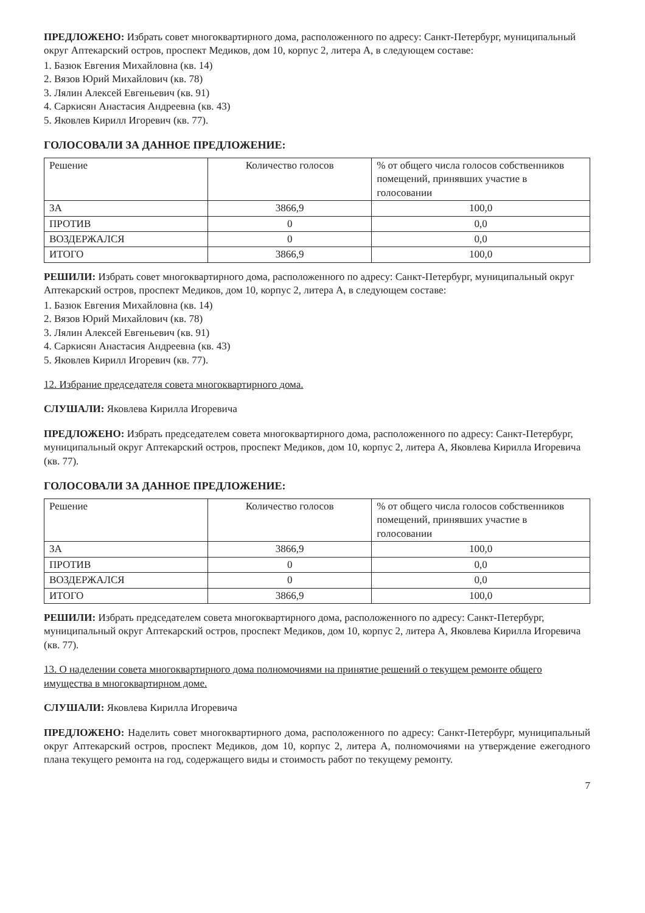ПРЕДЛОЖЕНО: Избрать совет многоквартирного дома, расположенного по адресу: Санкт-Петербург, муниципальный округ Аптекарский остров, проспект Медиков, дом 10, корпус 2, литера А, в следующем составе:
1. Базюк Евгения Михайловна (кв. 14)
2. Вязов Юрий Михайлович (кв. 78)
3. Лялин Алексей Евгеньевич (кв. 91)
4. Саркисян Анастасия Андреевна (кв. 43)
5. Яковлев Кирилл Игоревич (кв. 77).
ГОЛОСОВАЛИ ЗА ДАННОЕ ПРЕДЛОЖЕНИЕ:
| Решение | Количество голосов | % от общего числа голосов собственников помещений, принявших участие в голосовании |
| --- | --- | --- |
| ЗА | 3866,9 | 100,0 |
| ПРОТИВ | 0 | 0,0 |
| ВОЗДЕРЖАЛСЯ | 0 | 0,0 |
| ИТОГО | 3866,9 | 100,0 |
РЕШИЛИ: Избрать совет многоквартирного дома, расположенного по адресу: Санкт-Петербург, муниципальный округ Аптекарский остров, проспект Медиков, дом 10, корпус 2, литера А, в следующем составе:
1. Базюк Евгения Михайловна (кв. 14)
2. Вязов Юрий Михайлович (кв. 78)
3. Лялин Алексей Евгеньевич (кв. 91)
4. Саркисян Анастасия Андреевна (кв. 43)
5. Яковлев Кирилл Игоревич (кв. 77).
12. Избрание председателя совета многоквартирного дома.
СЛУШАЛИ: Яковлева Кирилла Игоревича
ПРЕДЛОЖЕНО: Избрать председателем совета многоквартирного дома, расположенного по адресу: Санкт-Петербург, муниципальный округ Аптекарский остров, проспект Медиков, дом 10, корпус 2, литера А, Яковлева Кирилла Игоревича (кв. 77).
ГОЛОСОВАЛИ ЗА ДАННОЕ ПРЕДЛОЖЕНИЕ:
| Решение | Количество голосов | % от общего числа голосов собственников помещений, принявших участие в голосовании |
| --- | --- | --- |
| ЗА | 3866,9 | 100,0 |
| ПРОТИВ | 0 | 0,0 |
| ВОЗДЕРЖАЛСЯ | 0 | 0,0 |
| ИТОГО | 3866,9 | 100,0 |
РЕШИЛИ: Избрать председателем совета многоквартирного дома, расположенного по адресу: Санкт-Петербург, муниципальный округ Аптекарский остров, проспект Медиков, дом 10, корпус 2, литера А, Яковлева Кирилла Игоревича (кв. 77).
13. О наделении совета многоквартирного дома полномочиями на принятие решений о текущем ремонте общего имущества в многоквартирном доме.
СЛУШАЛИ: Яковлева Кирилла Игоревича
ПРЕДЛОЖЕНО: Наделить совет многоквартирного дома, расположенного по адресу: Санкт-Петербург, муниципальный округ Аптекарский остров, проспект Медиков, дом 10, корпус 2, литера А, полномочиями на утверждение ежегодного плана текущего ремонта на год, содержащего виды и стоимость работ по текущему ремонту.
7